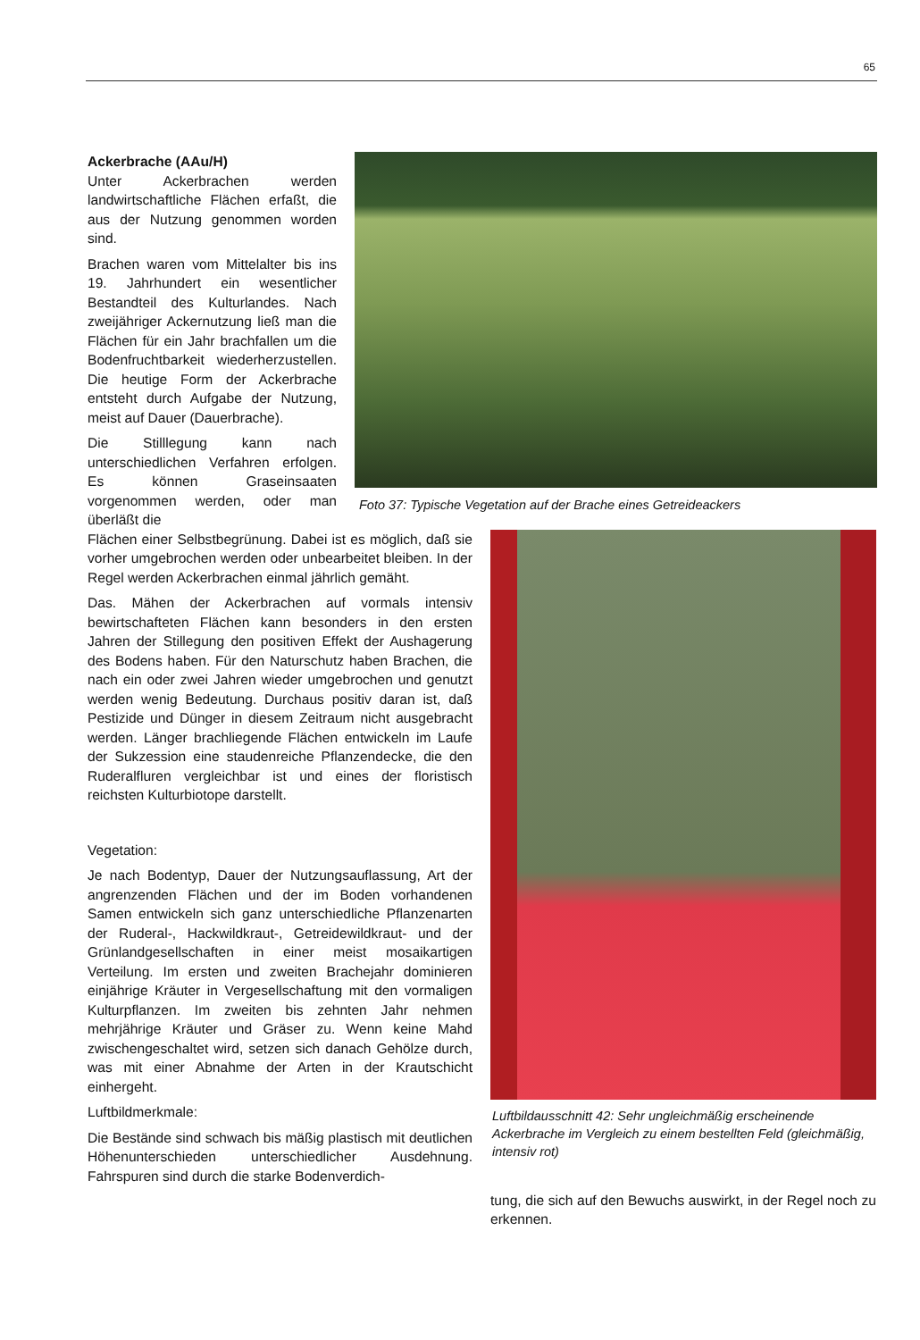65
Ackerbrache (AAu/H)
Unter Ackerbrachen werden landwirtschaftliche Flächen erfaßt, die aus der Nutzung genommen worden sind.
Brachen waren vom Mittelalter bis ins 19. Jahrhundert ein wesentlicher Bestandteil des Kulturlandes. Nach zweijähriger Ackernutzung ließ man die Flächen für ein Jahr brachfallen um die Bodenfruchtbarkeit wiederherzustellen. Die heutige Form der Ackerbrache entsteht durch Aufgabe der Nutzung, meist auf Dauer (Dauerbrache).
Die Stilllegung kann nach unterschiedlichen Verfahren erfolgen. Es können Graseinsaaten vorgenommen werden, oder man überläßt die
Foto 37: Typische Vegetation auf der Brache eines Getreideackers
Flächen einer Selbstbegrünung. Dabei ist es möglich, daß sie vorher umgebrochen werden oder unbearbeitet bleiben. In der Regel werden Ackerbrachen einmal jährlich gemäht.
Das. Mähen der Ackerbrachen auf vormals intensiv bewirtschafteten Flächen kann besonders in den ersten Jahren der Stillegung den positiven Effekt der Aushagerung des Bodens haben. Für den Naturschutz haben Brachen, die nach ein oder zwei Jahren wieder umgebrochen und genutzt werden wenig Bedeutung. Durchaus positiv daran ist, daß Pestizide und Dünger in diesem Zeitraum nicht ausgebracht werden. Länger brachliegende Flächen entwickeln im Laufe der Sukzession eine staudenreiche Pflanzendecke, die den Ruderalfluren vergleichbar ist und eines der floristisch reichsten Kulturbiotope darstellt.
Vegetation:
Je nach Bodentyp, Dauer der Nutzungsauflassung, Art der angrenzenden Flächen und der im Boden vorhandenen Samen entwickeln sich ganz unterschiedliche Pflanzenarten der Ruderal-, Hackwildkraut-, Getreidewildkraut- und der Grünlandgesellschaften in einer meist mosaikartigen Verteilung. Im ersten und zweiten Brachejahr dominieren einjährige Kräuter in Vergesellschaftung mit den vormaligen Kulturpflanzen. Im zweiten bis zehnten Jahr nehmen mehrjährige Kräuter und Gräser zu. Wenn keine Mahd zwischengeschaltet wird, setzen sich danach Gehölze durch, was mit einer Abnahme der Arten in der Krautschicht einhergeht.
Luftbildmerkmale:
Die Bestände sind schwach bis mäßig plastisch mit deutlichen Höhenunterschieden unterschiedlicher Ausdehnung. Fahrspuren sind durch die starke Bodenverdich-
Luftbildausschnitt 42: Sehr ungleichmäßig erscheinende Ackerbrache im Vergleich zu einem bestellten Feld (gleichmäßig, intensiv rot)
tung, die sich auf den Bewuchs auswirkt, in der Regel noch zu erkennen.